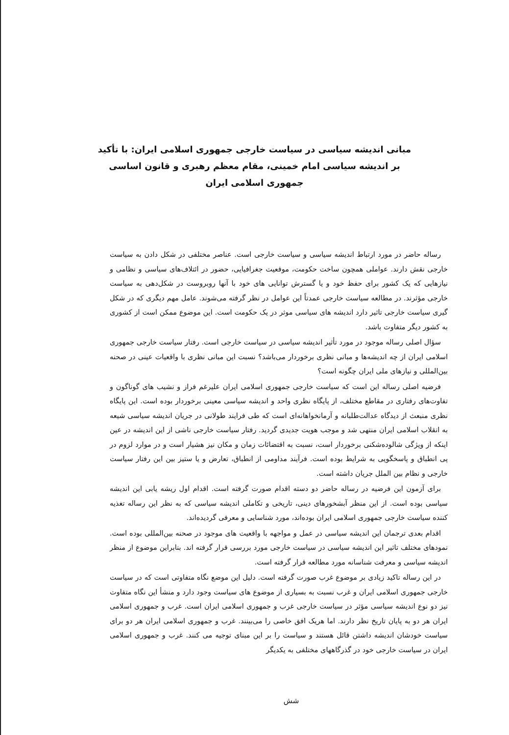مبانی اندیشه سیاسی در سیاست خارجی جمهوری اسلامی ایران: با تأکید بر اندیشه سیاسی امام خمینی، مقام معظم رهبری و قانون اساسی جمهوری اسلامی ایران
رساله حاضر در مورد ارتباط اندیشه سیاسی و سیاست خارجی است. عناصر مختلفی در شکل دادن به سیاست خارجی نقش دارند. عواملی همچون ساخت حکومت، موقعیت جغرافیایی، حضور در ائتلاف‌های سیاسی و نظامی و نیازهایی که یک کشور برای حفظ خود و یا گسترش توانایی های خود با آنها روبروست در شکل‌دهی به سیاست خارجی مؤثرند. در مطالعه سیاست خارجی عمدتاً این عوامل در نظر گرفته می‌شوند. عامل مهم دیگری که در شکل گیری سیاست خارجی تاثیر دارد اندیشه های سیاسی موثر در یک حکومت است. این موضوع ممکن است از کشوری به کشور دیگر متفاوت باشد.
سؤال اصلی رساله موجود در مورد تأثیر اندیشه سیاسی در سیاست خارجی است. رفتار سیاست خارجی جمهوری اسلامی ایران از چه اندیشه‌ها و مبانی نظری برخوردار می‌باشد؟ نسبت این مبانی نظری با واقعیات عینی در صحنه بین‌المللی و نیازهای ملی ایران چگونه است؟
فرضیه اصلی رساله این است که سیاست خارجی جمهوری اسلامی ایران علیرغم فراز و نشیب های گوناگون و تفاوت‌های رفتاری در مقاطع مختلف، از پایگاه نظری واحد و اندیشه سیاسی معینی برخوردار بوده است. این پایگاه نظری منبعث از دیدگاه عدالت‌طلبانه و آرمانخواهانه‌ای است که طی فرایند طولانی در جریان اندیشه سیاسی شیعه به انقلاب اسلامی ایران منتهی شد و موجب هویت جدیدی گردید. رفتار سیاست خارجی ناشی از این اندیشه در عین اینکه از ویژگی شالوده‌شکنی برخوردار است، نسبت به اقتضائات زمان و مکان نیز هشیار است و در موارد لزوم در پی انطباق و پاسخگویی به شرایط بوده است. فرآیند مداومی از انطباق، تعارض و یا ستیز بین این رفتار سیاست خارجی و نظام بین الملل جریان داشته است.
برای آزمون این فرضیه در رساله حاضر دو دسته اقدام صورت گرفته است. اقدام اول ریشه یابی این اندیشه سیاسی بوده است. از این منظر آبشخورهای دینی، تاریخی و تکاملی اندیشه سیاسی که به نظر این رساله تغذیه کننده سیاست خارجی جمهوری اسلامی ایران بوده‌اند، مورد شناسایی و معرفی گردیده‌اند.
اقدام بعدی ترجمان این اندیشه سیاسی در عمل و مواجهه با واقعیت های موجود در صحنه بین‌المللی بوده است. نمودهای مختلف تاثیر این اندیشه سیاسی در سیاست خارجی مورد بررسی قرار گرفته اند. بنابراین موضوع از منظر اندیشه سیاسی و معرفت شناسانه مورد مطالعه قرار گرفته است.
در این رساله تاکید زیادی بر موضوع غرب صورت گرفته است. دلیل این موضع نگاه متفاوتی است که در سیاست خارجی جمهوری اسلامی ایران و غرب نسبت به بسیاری از موضوع های سیاست وجود دارد و منشأ این نگاه متفاوت نیز دو نوع اندیشه سیاسی مؤثر در سیاست خارجی غرب و جمهوری اسلامی ایران است. غرب و جمهوری اسلامی ایران هر دو به پایان تاریخ نظر دارند. اما هریک افق خاصی را می‌بینند. غرب و جمهوری اسلامی ایران هر دو برای سیاست خودشان اندیشه داشتن قائل هستند و سیاست را بر این مبنای توجیه می کنند. غرب و جمهوری اسلامی ایران در سیاست خارجی خود در گذرگاههای مختلفی به یکدیگر
شش